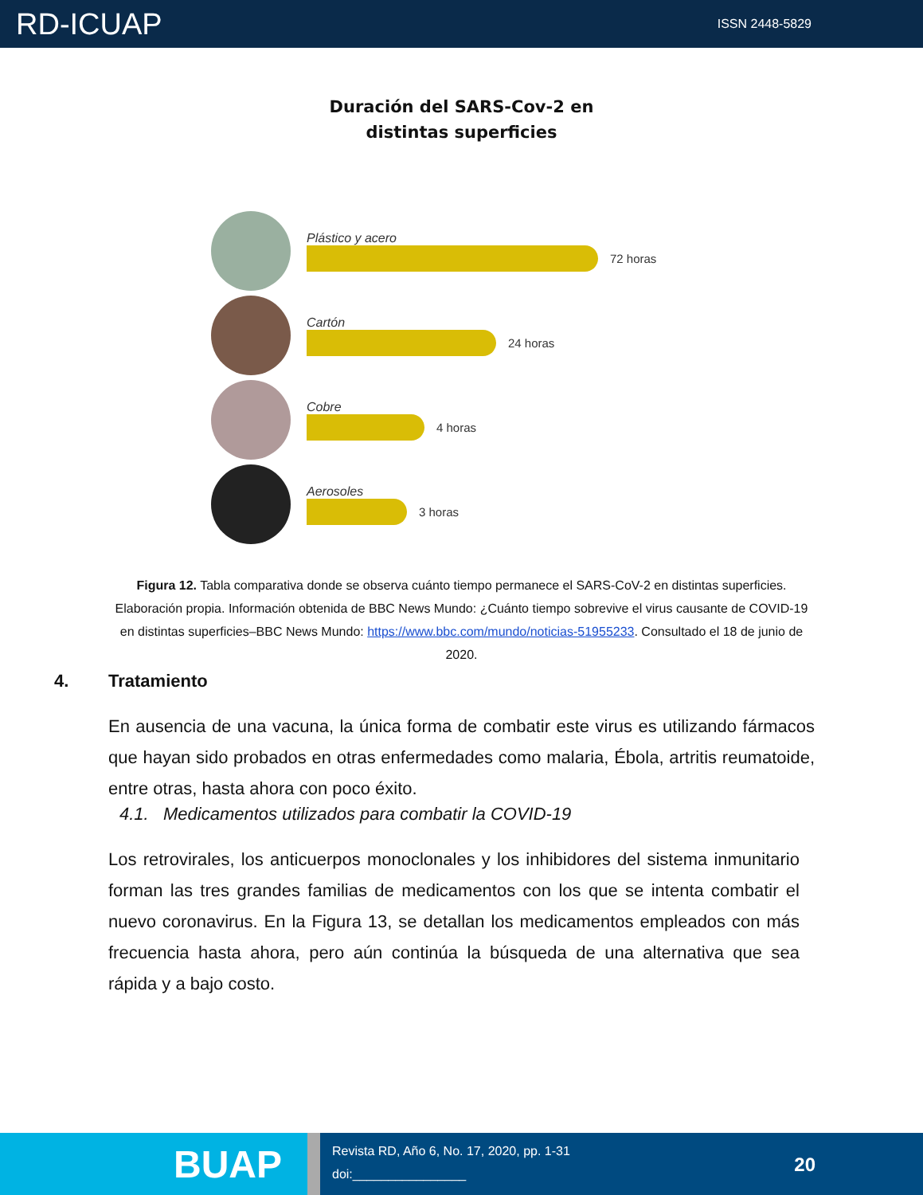RD-ICUAP
ISSN 2448-5829
Duración del SARS-Cov-2 en
distintas superficies
Plástico y acero
72 horas
Cartón
24 horas
Cobre
4 horas
Aerosoles
3 horas
Figura 12. Tabla comparativa donde se observa cuánto tiempo permanece el SARS-CoV-2 en distintas superficies. Elaboración propia. Información obtenida de BBC News Mundo: ¿Cuánto tiempo sobrevive el virus causante de COVID-19 en distintas superficies–BBC News Mundo: https://www.bbc.com/mundo/noticias-51955233. Consultado el 18 de junio de 2020.
4. Tratamiento
En ausencia de una vacuna, la única forma de combatir este virus es utilizando fármacos que hayan sido probados en otras enfermedades como malaria, Ébola, artritis reumatoide, entre otras, hasta ahora con poco éxito.
4.1. Medicamentos utilizados para combatir la COVID-19
Los retrovirales, los anticuerpos monoclonales y los inhibidores del sistema inmunitario forman las tres grandes familias de medicamentos con los que se intenta combatir el nuevo coronavirus. En la Figura 13, se detallan los medicamentos empleados con más frecuencia hasta ahora, pero aún continúa la búsqueda de una alternativa que sea rápida y a bajo costo.
BUAP
Revista RD, Año 6, No. 17, 2020, pp. 1-31
doi:________________
20